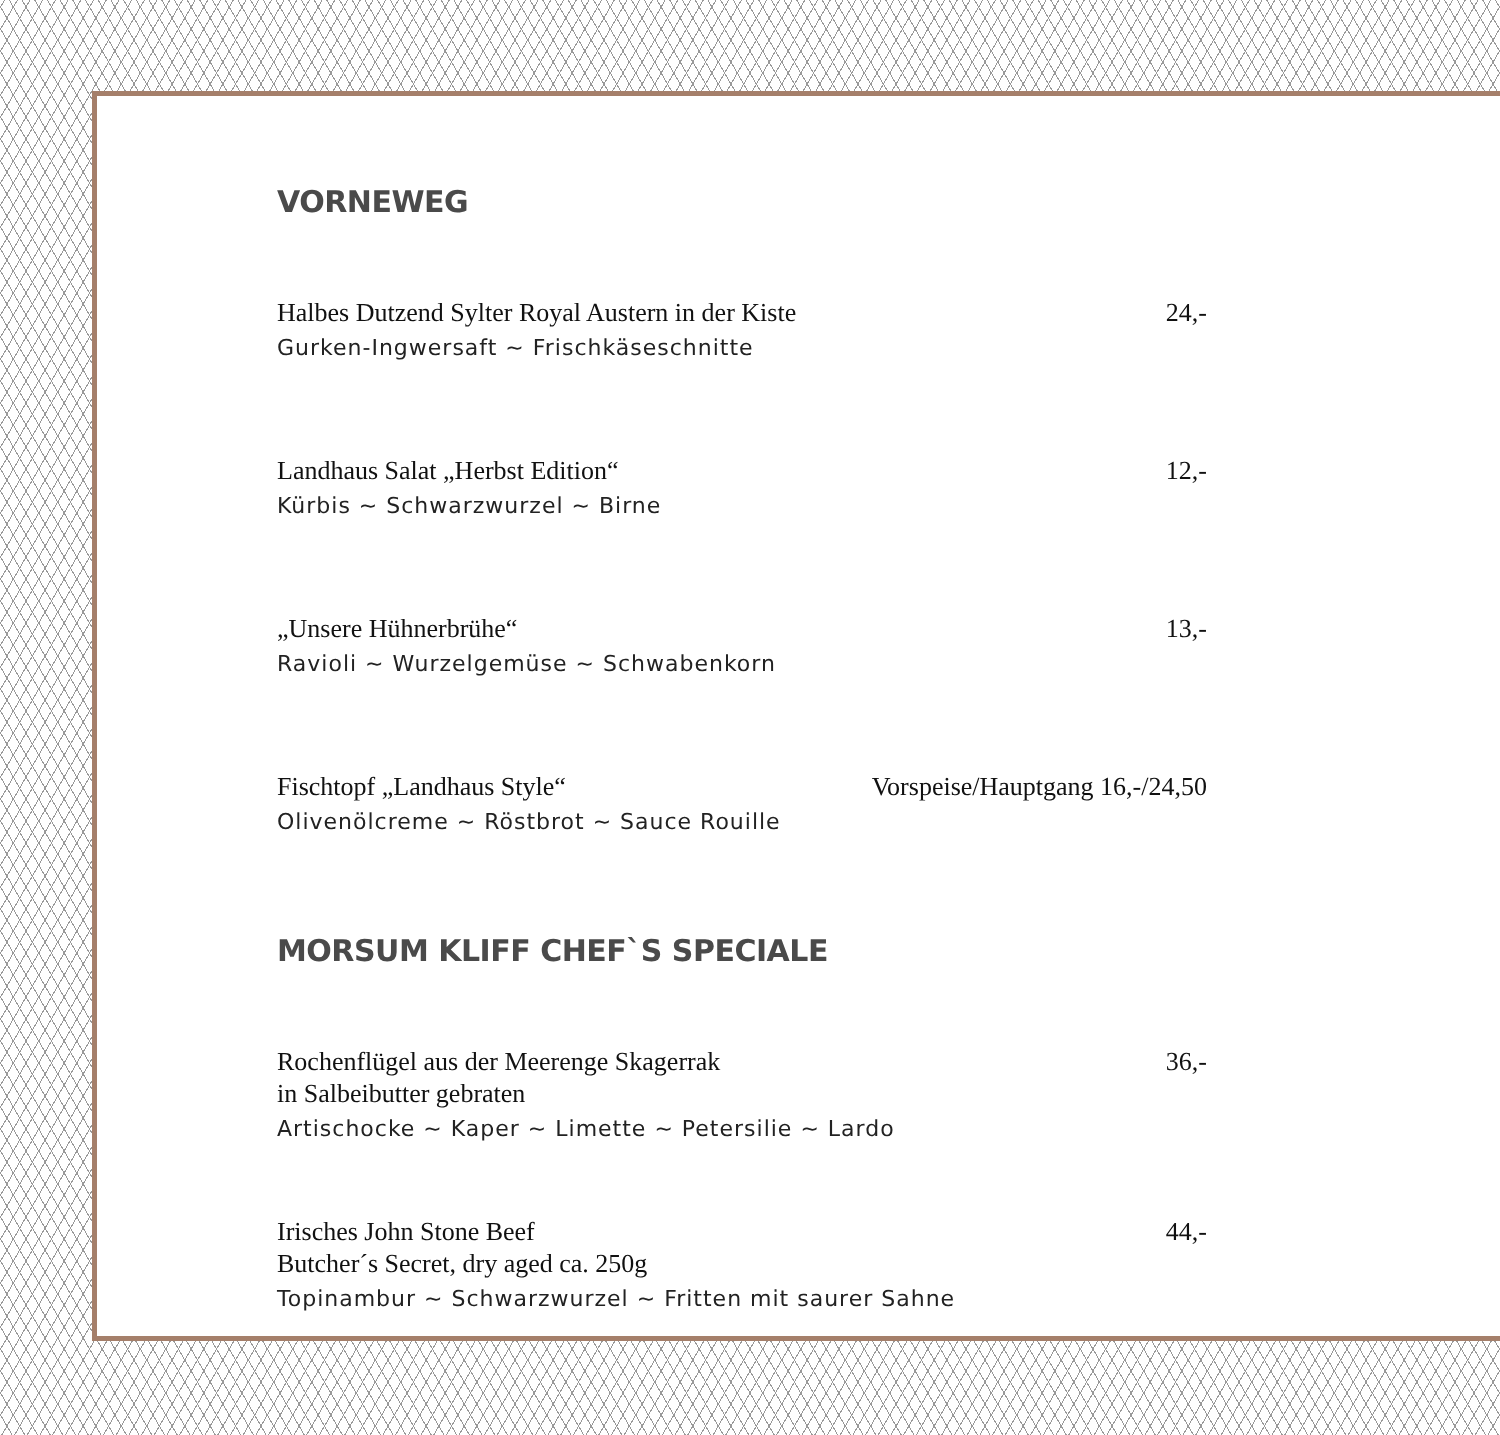VORNEWEG
Halbes Dutzend Sylter Royal Austern in der Kiste 24,-
Gurken-Ingwersaft ~ Frischkäseschnitte
Landhaus Salat „Herbst Edition“12,-
Kürbis ~ Schwarzwurzel ~ Birne
„Unsere Hühnerbrühe“13,-
Ravioli ~ Wurzelgemüse ~ Schwabenkorn
Fischtopf „Landhaus Style“Vorspeise/Hauptgang 16,-/24,50
Olivenölcreme ~ Röstbrot ~ Sauce Rouille
MORSUM KLIFF CHEF`S SPECIALE
Rochenflügel aus der Meerenge Skagerrak
in Salbeibutter gebraten 36,-
Artischocke ~ Kaper ~ Limette ~ Petersilie ~ Lardo
Irisches John Stone Beef
Butcher´s Secret, dry aged ca. 250g 44,-
Topinambur ~ Schwarzwurzel ~ Fritten mit saurer Sahne